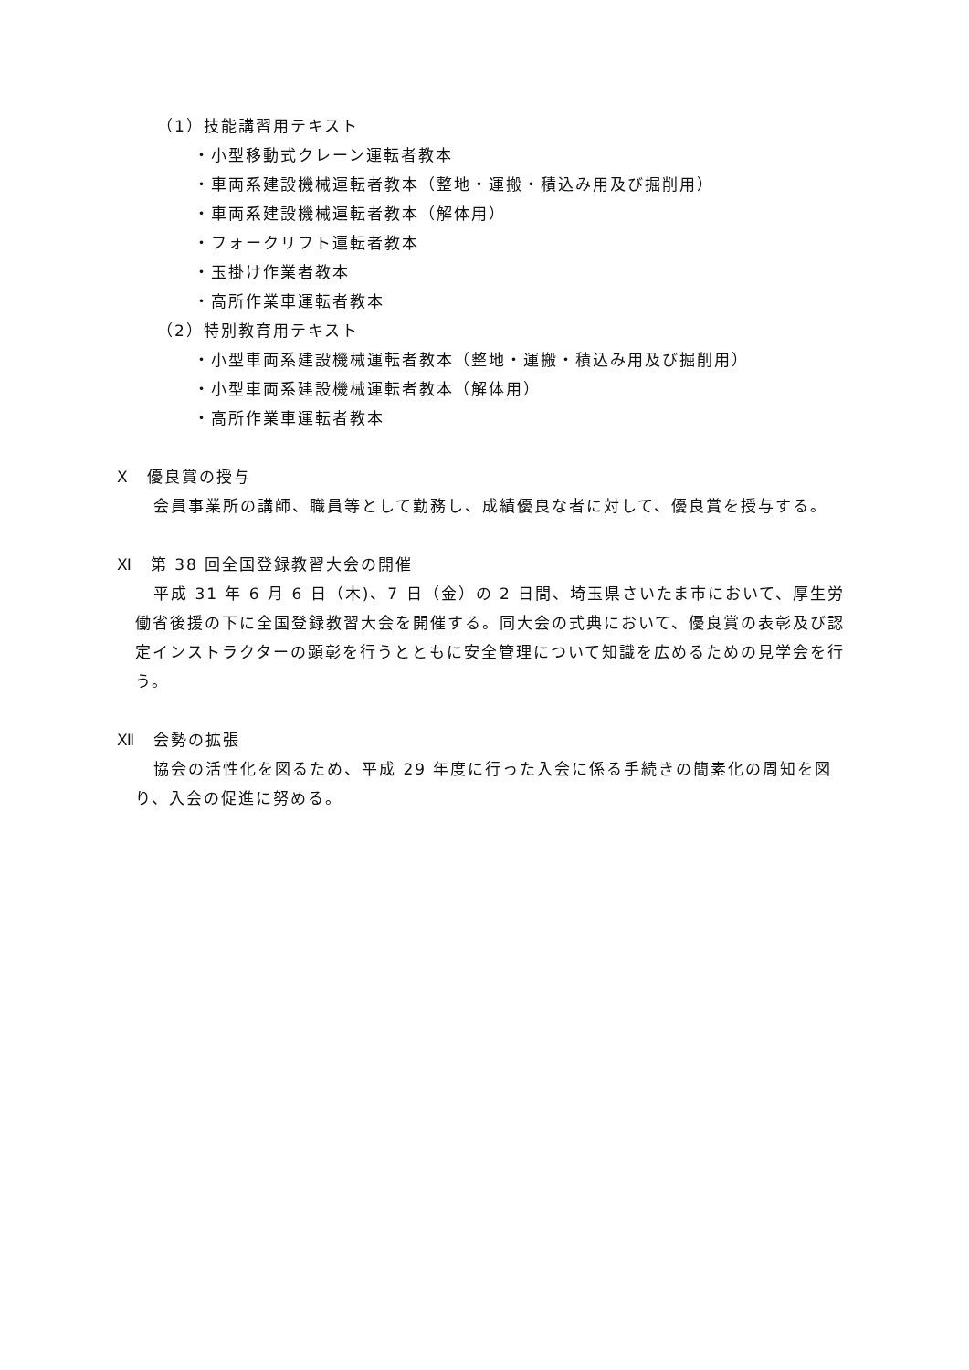（1）技能講習用テキスト
・小型移動式クレーン運転者教本
・車両系建設機械運転者教本（整地・運搬・積込み用及び掘削用）
・車両系建設機械運転者教本（解体用）
・フォークリフト運転者教本
・玉掛け作業者教本
・高所作業車運転者教本
（2）特別教育用テキスト
・小型車両系建設機械運転者教本（整地・運搬・積込み用及び掘削用）
・小型車両系建設機械運転者教本（解体用）
・高所作業車運転者教本
Ⅹ　優良賞の授与
会員事業所の講師、職員等として勤務し、成績優良な者に対して、優良賞を授与する。
Ⅺ　第 38 回全国登録教習大会の開催
平成 31 年 6 月 6 日（木)、7 日（金）の 2 日間、埼玉県さいたま市において、厚生労働省後援の下に全国登録教習大会を開催する。同大会の式典において、優良賞の表彰及び認定インストラクターの顕彰を行うとともに安全管理について知識を広めるための見学会を行う。
Ⅻ　会勢の拡張
協会の活性化を図るため、平成 29 年度に行った入会に係る手続きの簡素化の周知を図り、入会の促進に努める。